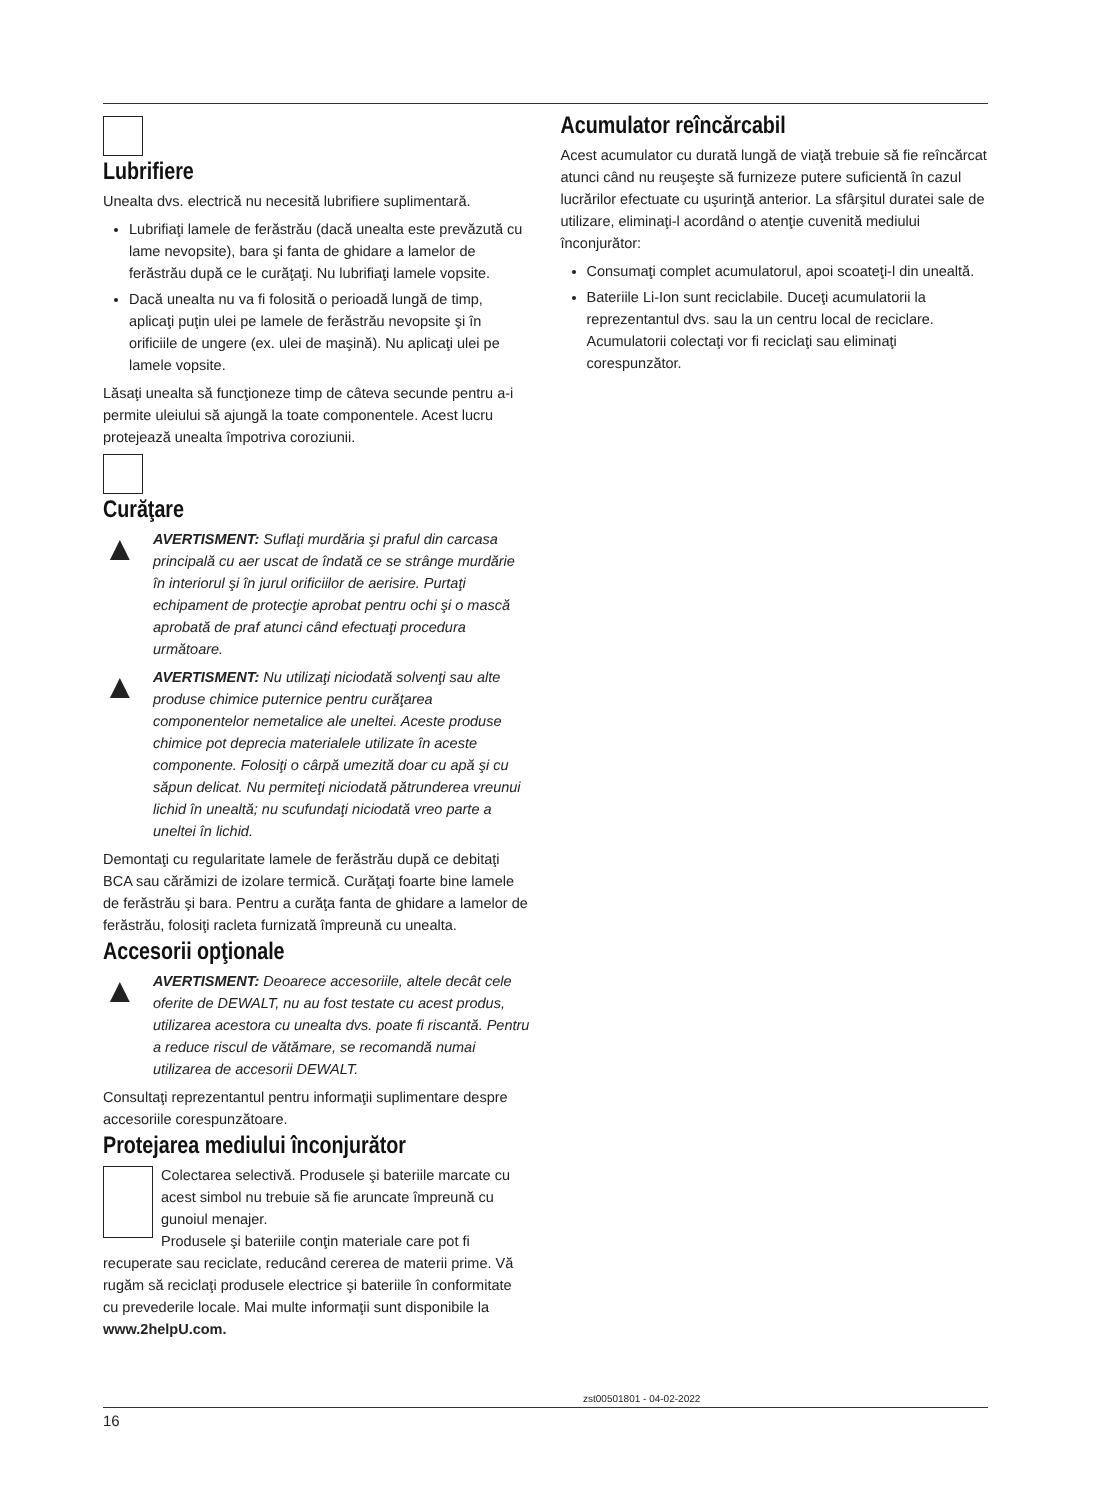Lubrifiere
Unealta dvs. electrică nu necesită lubrifiere suplimentară.
Lubrifiaţi lamele de ferăstrău (dacă unealta este prevăzută cu lame nevopsite), bara şi fanta de ghidare a lamelor de ferăstrău după ce le curăţaţi. Nu lubrifiaţi lamele vopsite.
Dacă unealta nu va fi folosită o perioadă lungă de timp, aplicaţi puţin ulei pe lamele de ferăstrău nevopsite şi în orificiile de ungere (ex. ulei de maşină). Nu aplicaţi ulei pe lamele vopsite.
Lăsaţi unealta să funcţioneze timp de câteva secunde pentru a-i permite uleiului să ajungă la toate componentele. Acest lucru protejează unealta împotriva coroziunii.
Curăţare
▲
AVERTISMENT: Suflaţi murdăria şi praful din carcasa principală cu aer uscat de îndată ce se strânge murdărie în interiorul şi în jurul orificiilor de aerisire. Purtaţi echipament de protecţie aprobat pentru ochi şi o mască aprobată de praf atunci când efectuaţi procedura următoare.
▲
AVERTISMENT: Nu utilizaţi niciodată solvenţi sau alte produse chimice puternice pentru curăţarea componentelor nemetalice ale uneltei. Aceste produse chimice pot deprecia materialele utilizate în aceste componente. Folosiţi o cârpă umezită doar cu apă şi cu săpun delicat. Nu permiteţi niciodată pătrunderea vreunui lichid în unealtă; nu scufundaţi niciodată vreo parte a uneltei în lichid.
Demontaţi cu regularitate lamele de ferăstrău după ce debitaţi BCA sau cărămizi de izolare termică. Curăţaţi foarte bine lamele de ferăstrău şi bara. Pentru a curăţa fanta de ghidare a lamelor de ferăstrău, folosiţi racleta furnizată împreună cu unealta.
Accesorii opţionale
▲
AVERTISMENT: Deoarece accesoriile, altele decât cele oferite de DEWALT, nu au fost testate cu acest produs, utilizarea acestora cu unealta dvs. poate fi riscantă. Pentru a reduce riscul de vătămare, se recomandă numai utilizarea de accesorii DEWALT.
Consultaţi reprezentantul pentru informaţii suplimentare despre accesoriile corespunzătoare.
Protejarea mediului înconjurător
Colectarea selectivă. Produsele şi bateriile marcate cu acest simbol nu trebuie să fie aruncate împreună cu gunoiul menajer.
Produsele şi bateriile conţin materiale care pot fi recuperate sau reciclate, reducând cererea de materii prime. Vă rugăm să reciclaţi produsele electrice şi bateriile în conformitate cu prevederile locale. Mai multe informaţii sunt disponibile la www.2helpU.com.
Acumulator reîncărcabil
Acest acumulator cu durată lungă de viaţă trebuie să fie reîncărcat atunci când nu reuşeşte să furnizeze putere suficientă în cazul lucrărilor efectuate cu uşurinţă anterior. La sfârşitul duratei sale de utilizare, eliminaţi-l acordând o atenţie cuvenită mediului înconjurător:
Consumaţi complet acumulatorul, apoi scoateţi-l din unealtă.
Bateriile Li-Ion sunt reciclabile. Duceţi acumulatorii la reprezentantul dvs. sau la un centru local de reciclare. Acumulatorii colectaţi vor fi reciclaţi sau eliminaţi corespunzător.
zst00501801 - 04-02-2022
16